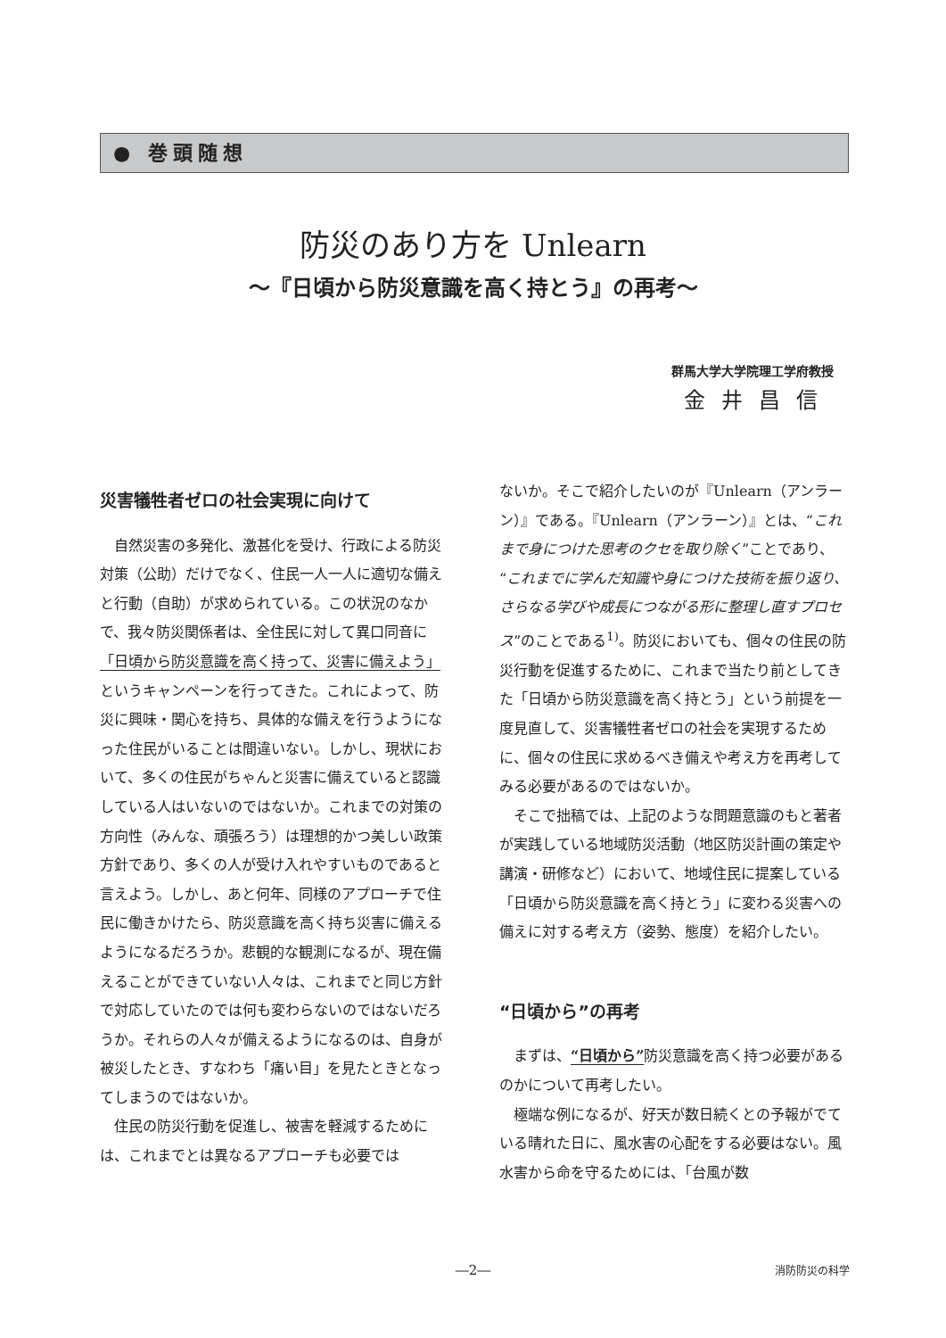● 巻頭随想
防災のあり方を Unlearn
～『日頃から防災意識を高く持とう』の再考～
群馬大学大学院理工学府教授
金井昌信
災害犠牲者ゼロの社会実現に向けて
自然災害の多発化、激甚化を受け、行政による防災対策（公助）だけでなく、住民一人一人に適切な備えと行動（自助）が求められている。この状況のなかで、我々防災関係者は、全住民に対して異口同音に「日頃から防災意識を高く持って、災害に備えよう」というキャンペーンを行ってきた。これによって、防災に興味・関心を持ち、具体的な備えを行うようになった住民がいることは間違いない。しかし、現状において、多くの住民がちゃんと災害に備えていると認識している人はいないのではないか。これまでの対策の方向性（みんな、頑張ろう）は理想的かつ美しい政策方針であり、多くの人が受け入れやすいものであると言えよう。しかし、あと何年、同様のアプローチで住民に働きかけたら、防災意識を高く持ち災害に備えるようになるだろうか。悲観的な観測になるが、現在備えることができていない人々は、これまでと同じ方針で対応していたのでは何も変わらないのではないだろうか。それらの人々が備えるようになるのは、自身が被災したとき、すなわち「痛い目」を見たときとなってしまうのではないか。
住民の防災行動を促進し、被害を軽減するためには、これまでとは異なるアプローチも必要では
ないか。そこで紹介したいのが『Unlearn（アンラーン）』である。『Unlearn（アンラーン）』とは、“これまで身につけた思考のクセを取り除く”ことであり、“これまでに学んだ知識や身につけた技術を振り返り、さらなる学びや成長につながる形に整理し直すプロセス”のことである<sup>1)</sup>。防災においても、個々の住民の防災行動を促進するために、これまで当たり前としてきた「日頃から防災意識を高く持とう」という前提を一度見直して、災害犠牲者ゼロの社会を実現するために、個々の住民に求めるべき備えや考え方を再考してみる必要があるのではないか。
そこで拙稿では、上記のような問題意識のもと著者が実践している地域防災活動（地区防災計画の策定や講演・研修など）において、地域住民に提案している「日頃から防災意識を高く持とう」に変わる災害への備えに対する考え方（姿勢、態度）を紹介したい。
“日頃から”の再考
まずは、“日頃から”防災意識を高く持つ必要があるのかについて再考したい。
極端な例になるが、好天が数日続くとの予報がでている晴れた日に、風水害の心配をする必要はない。風水害から命を守るためには、「台風が数
―2― 消防防災の科学